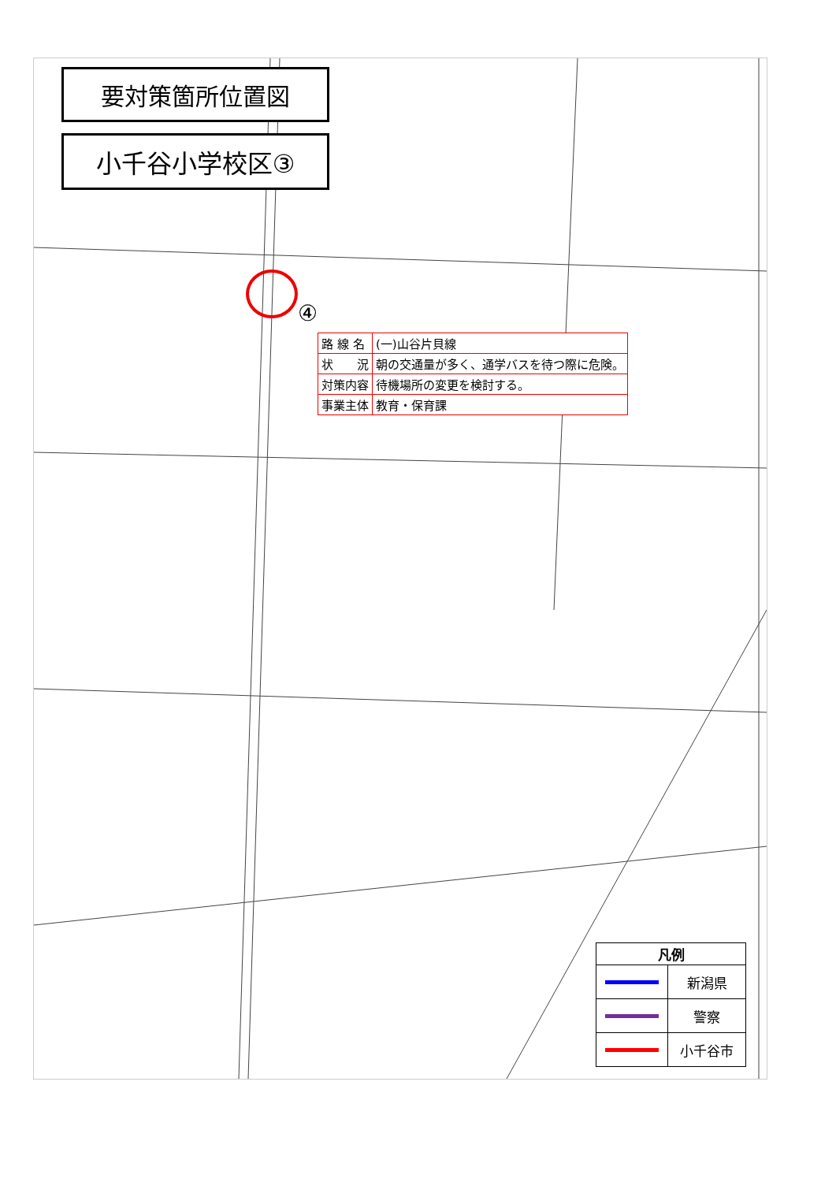要対策箇所位置図
小千谷小学校区③
④
| 路 線 名 | (一)山谷片貝線 |
| 状 況 | 朝の交通量が多く、通学バスを待つ際に危険。 |
| 対策内容 | 待機場所の変更を検討する。 |
| 事業主体 | 教育・保育課 |
| 凡例 | |
| --- | --- |
| | 新潟県 |
| | 警察 |
| | 小千谷市 |